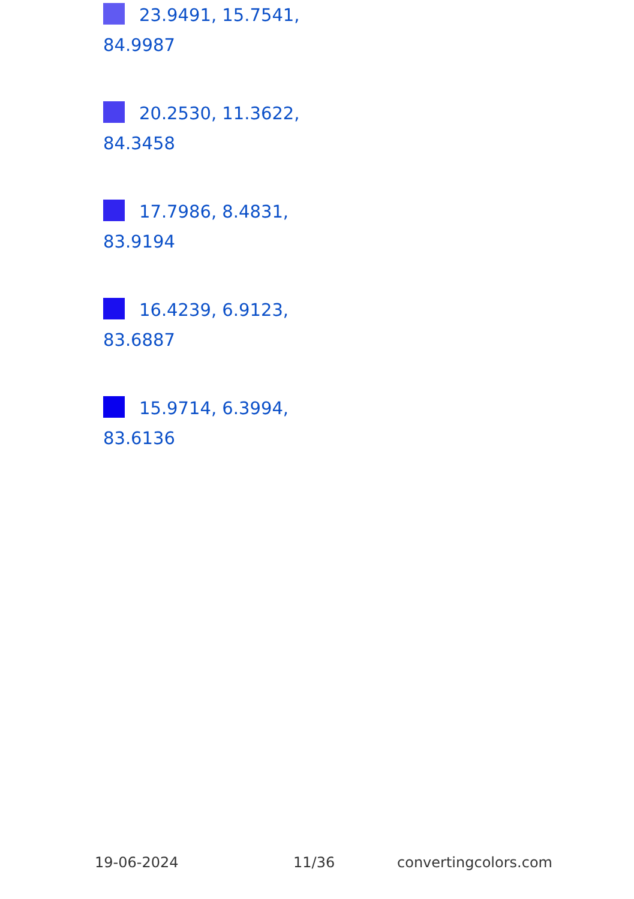23.9491, 15.7541, 84.9987
20.2530, 11.3622, 84.3458
17.7986, 8.4831, 83.9194
16.4239, 6.9123, 83.6887
15.9714, 6.3994, 83.6136
19-06-2024 11/36 convertingcolors.com